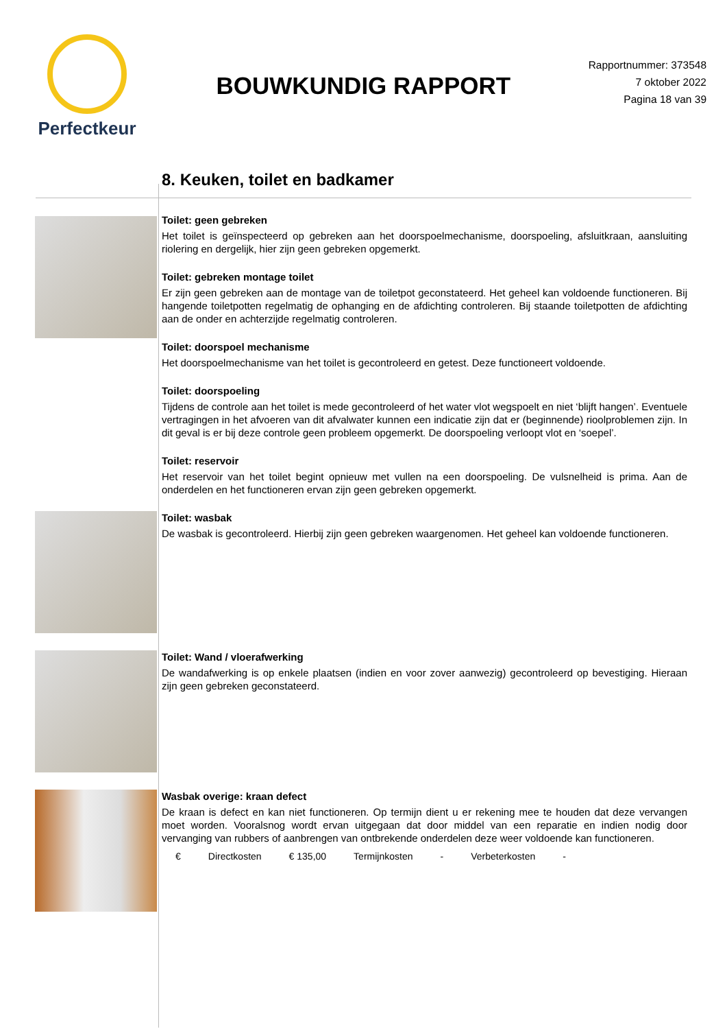Perfectkeur
BOUWKUNDIG RAPPORT
Rapportnummer: 373548
7 oktober 2022
Pagina 18 van 39
8. Keuken, toilet en badkamer
Toilet: geen gebreken
Het toilet is geïnspecteerd op gebreken aan het doorspoelmechanisme, doorspoeling, afsluitkraan, aansluiting riolering en dergelijk, hier zijn geen gebreken opgemerkt.
Toilet: gebreken montage toilet
Er zijn geen gebreken aan de montage van de toiletpot geconstateerd. Het geheel kan voldoende functioneren. Bij hangende toiletpotten regelmatig de ophanging en de afdichting controleren. Bij staande toiletpotten de afdichting aan de onder en achterzijde regelmatig controleren.
Toilet: doorspoel mechanisme
Het doorspoelmechanisme van het toilet is gecontroleerd en getest. Deze functioneert voldoende.
Toilet: doorspoeling
Tijdens de controle aan het toilet is mede gecontroleerd of het water vlot wegspoelt en niet ‘blijft hangen’. Eventuele vertragingen in het afvoeren van dit afvalwater kunnen een indicatie zijn dat er (beginnende) rioolproblemen zijn. In dit geval is er bij deze controle geen probleem opgemerkt. De doorspoeling verloopt vlot en ‘soepel’.
Toilet: reservoir
Het reservoir van het toilet begint opnieuw met vullen na een doorspoeling. De vulsnelheid is prima. Aan de onderdelen en het functioneren ervan zijn geen gebreken opgemerkt.
Toilet: wasbak
De wasbak is gecontroleerd. Hierbij zijn geen gebreken waargenomen. Het geheel kan voldoende functioneren.
Toilet: Wand / vloerafwerking
De wandafwerking is op enkele plaatsen (indien en voor zover aanwezig) gecontroleerd op bevestiging. Hieraan zijn geen gebreken geconstateerd.
Wasbak overige: kraan defect
De kraan is defect en kan niet functioneren. Op termijn dient u er rekening mee te houden dat deze vervangen moet worden. Vooralsnog wordt ervan uitgegaan dat door middel van een reparatie en indien nodig door vervanging van rubbers of aanbrengen van ontbrekende onderdelen deze weer voldoende kan functioneren.
€ Directkosten € 135,00 Termijnkosten - Verbeterkosten -